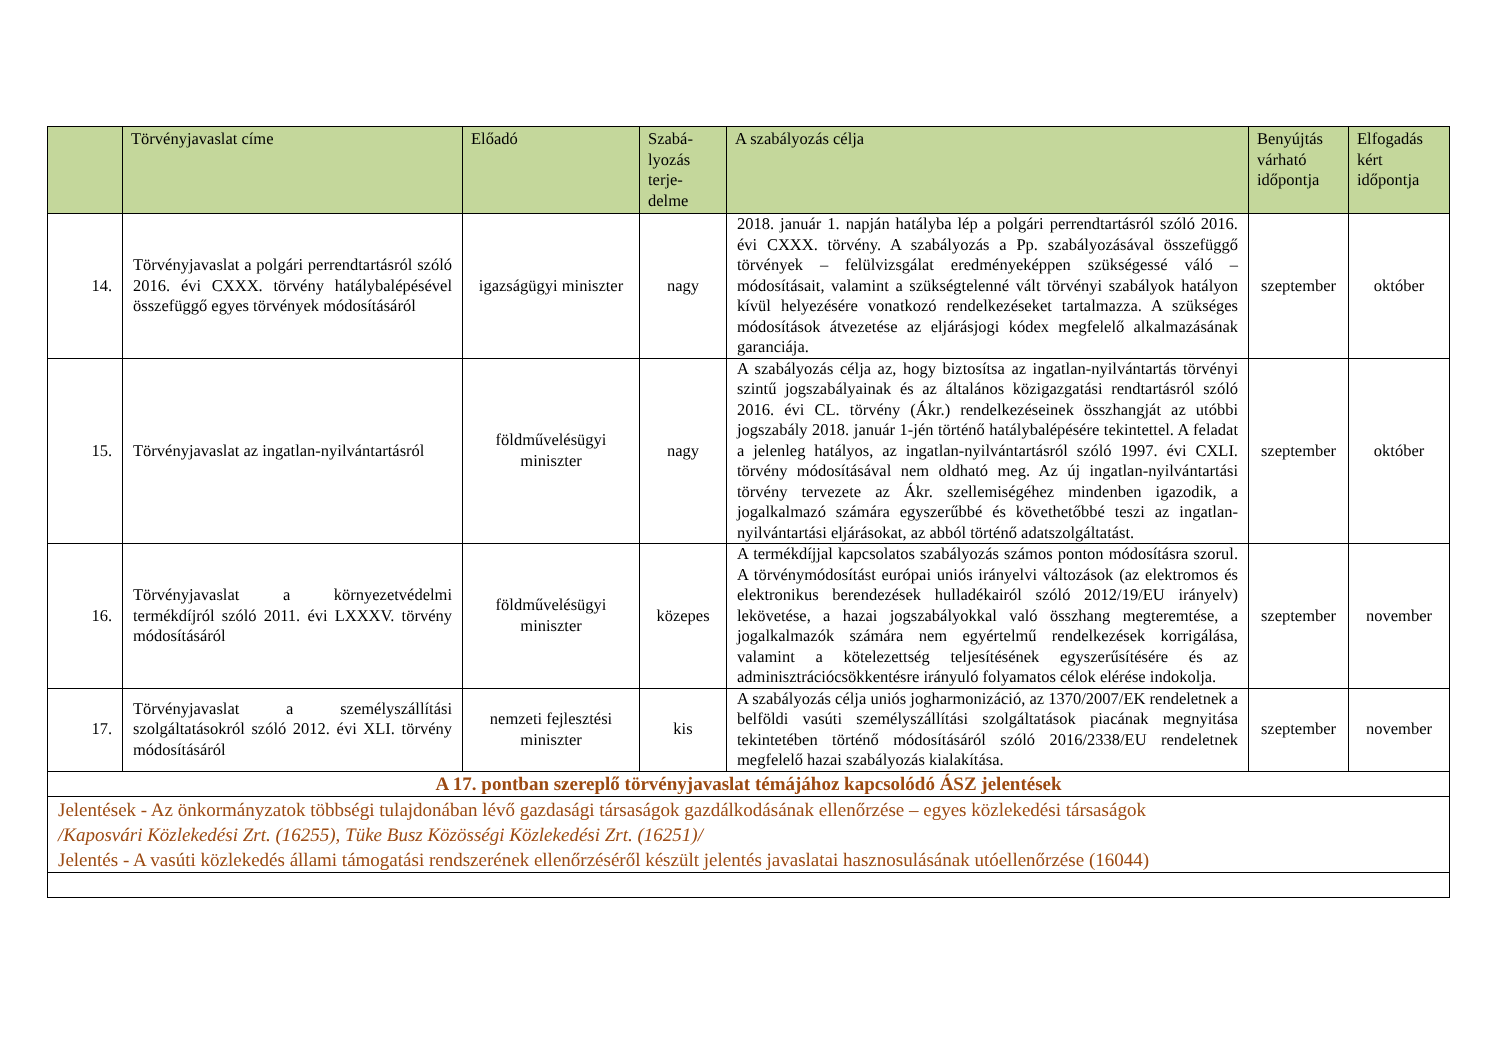| | Törvényjavaslat címe | Előadó | Szabá- lyozás terje- delme | A szabályozás célja | Benyújtás várható időpontja | Elfogadás kért időpontja |
| --- | --- | --- | --- | --- | --- | --- |
| 14. | Törvényjavaslat a polgári perrendtartásról szóló 2016. évi CXXX. törvény hatálybalépésével összefüggő egyes törvények módosításáról | igazságügyi miniszter | nagy | 2018. január 1. napján hatályba lép a polgári perrendtartásról szóló 2016. évi CXXX. törvény. A szabályozás a Pp. szabályozásával összefüggő törvények – felülvizsgálat eredményeképpen szükségessé váló – módosításait, valamint a szükségtelenné vált törvényi szabályok hatályon kívül helyezésére vonatkozó rendelkezéseket tartalmazza. A szükséges módosítások átvezetése az eljárásjogi kódex megfelelő alkalmazásának garanciája. | szeptember | október |
| 15. | Törvényjavaslat az ingatlan-nyilvántartásról | földművelésügyi miniszter | nagy | A szabályozás célja az, hogy biztosítsa az ingatlan-nyilvántartás törvényi szintű jogszabályainak és az általános közigazgatási rendtartásról szóló 2016. évi CL. törvény (Ákr.) rendelkezéseinek összhangját az utóbbi jogszabály 2018. január 1-jén történő hatálybalépésére tekintettel. A feladat a jelenleg hatályos, az ingatlan-nyilvántartásról szóló 1997. évi CXLI. törvény módosításával nem oldható meg. Az új ingatlan-nyilvántartási törvény tervezete az Ákr. szellemiségéhez mindenben igazodik, a jogalkalmazó számára egyszerűbbé és követhetőbbé teszi az ingatlan-nyilvántartási eljárásokat, az abból történő adatszolgáltatást. | szeptember | október |
| 16. | Törvényjavaslat a környezetvédelmi termékdíjról szóló 2011. évi LXXXV. törvény módosításáról | földművelésügyi miniszter | közepes | A termékdíjjal kapcsolatos szabályozás számos ponton módosításra szorul. A törvénymódosítást európai uniós irányelvi változások (az elektromos és elektronikus berendezések hulladékairól szóló 2012/19/EU irányelv) lekövetése, a hazai jogszabályokkal való összhang megteremtése, a jogalkalmazók számára nem egyértelmű rendelkezések korrigálása, valamint a kötelezettség teljesítésének egyszerűsítésére és az adminisztrációcsökkentésre irányuló folyamatos célok elérése indokolja. | szeptember | november |
| 17. | Törvényjavaslat a személyszállítási szolgáltatásokról szóló 2012. évi XLI. törvény módosításáról | nemzeti fejlesztési miniszter | kis | A szabályozás célja uniós jogharmonizáció, az 1370/2007/EK rendeletnek a belföldi vasúti személyszállítási szolgáltatások piacának megnyitása tekintetében történő módosításáról szóló 2016/2338/EU rendeletnek megfelelő hazai szabályozás kialakítása. | szeptember | november |
| A 17. pontban szereplő törvényjavaslat témájához kapcsolódó ÁSZ jelentések | | | | | | |
| Jelentések - Az önkormányzatok többségi tulajdonában lévő gazdasági társaságok gazdálkodásának ellenőrzése – egyes közlekedési társaságok /Kaposvári Közlekedési Zrt. (16255), Tüke Busz Közösségi Közlekedési Zrt. (16251)/ Jelentés - A vasúti közlekedés állami támogatási rendszerének ellenőrzéséről készült jelentés javaslatai hasznosulásának utóellenőrzése (16044) | | | | | | |